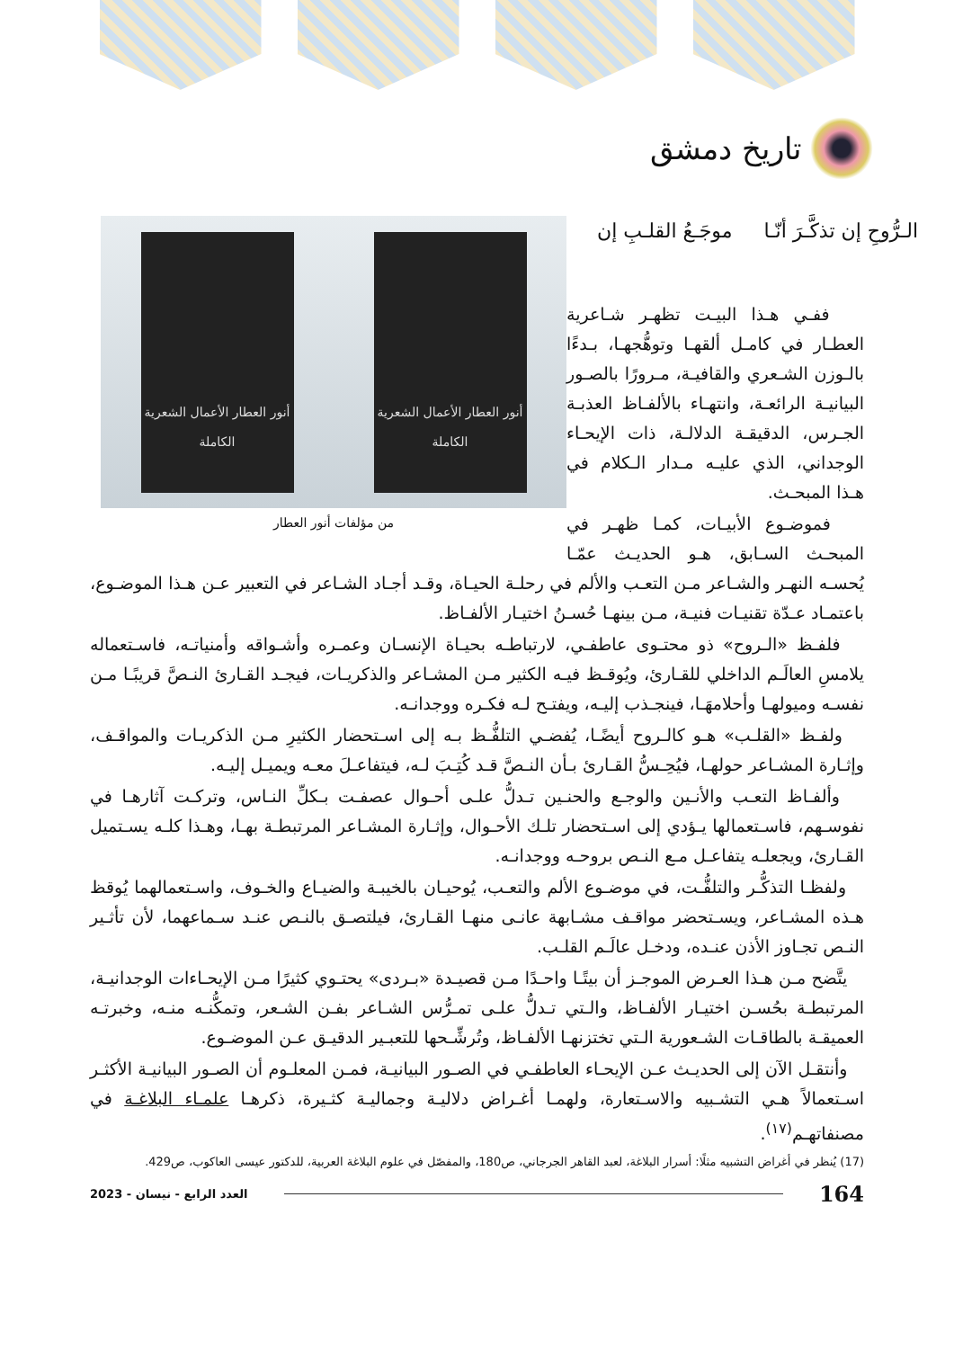تاريخ دمشق
أنور العطار الأعمال الشعرية الكاملة
أنور العطار الأعمال الشعرية الكاملة
من مؤلفات أنور العطار
الـرُّوحِ إن تذكَّـرَ أنّـا موجَـعُ القلـبِ إن
ففـي هـذا البيـت تظهـر شـاعرية العطـار في كامـل ألقهـا وتوهُّجهـا، بـدءًا بالـوزن الشـعري والقافيـة، مـرورًا بالصـور البيانيـة الرائعـة، وانتهـاء بالألفـاظ العذبـة الجـرس، الدقيقـة الدلالـة، ذات الإيحـاء الوجداني، الذي عليـه مـدار الـكلام في هـذا المبحـث.
فموضـوع الأبيـات، كمـا ظهـر في المبحـث السـابق، هـو الحديـث عمّـا يُحسـه النهـر والشـاعر مـن التعـب والألم في رحلـة الحيـاة، وقـد أجـاد الشـاعر في التعبير عـن هـذا الموضـوع، باعتمـاد عـدّة تقنيـات فنيـة، مـن بينهـا حُسـنُ اختيـار الألفـاظ.
فلفـظ «الـروح» ذو محتـوى عاطفـي، لارتباطـه بحيـاة الإنسـان وعمـره وأشـواقه وأمنياتـه، فاسـتعماله يلامسِ العالَـم الداخلي للقـارئ، ويُوقـظ فيـه الكثير مـن المشـاعر والذكريـات، فيجـد القـارئ النـصَّ قريبًـا مـن نفسـه وميولهـا وأحلامهَـا، فينجـذب إليـه، ويفتـح لـه فكـره ووجدانـه.
ولفـظ «القلـب» هـو كالـروح أيضًـا، يُفضـي التلفُّـظ بـه إلى اسـتحضار الكثيرِ مـن الذكريـات والمواقـف، وإثـارة المشـاعر حولهـا، فيُحِـسُّ القـارئ بـأن النـصَّ قـد كُتِـبَ لـه، فيتفاعـلَ معـه ويميـل إليـه.
وألفـاظ التعـب والأنـين والوجـع والحنـين تـدلُّ علـى أحـوال عصفـت بـكلِّ النـاس، وتركـت آثارهـا في نفوسـهم، فاسـتعمالها يـؤدي إلى اسـتحضار تلـك الأحـوال، وإثـارة المشـاعر المرتبطـة بهـا، وهـذا كلـه يسـتميل القـارئ، ويجعلـه يتفاعـل مـع النـص بروحـه ووجدانـه.
ولفظـا التذكُّـر والتلفُّـت، في موضـوع الألم والتعـب، يُوحيـان بالخيبـة والضيـاع والخـوف، واسـتعمالهما يُوقظ هـذه المشـاعر، ويسـتحضر مواقـف مشـابهة عانـى منهـا القـارئ، فيلتصـق بالنـص عنـد سـماعهما، لأن تأثـير النـص تجـاوز الأذن عنـده، ودخـل عالَـم القلـب.
يتَّضح مـن هـذا العـرض الموجـز أن بيتًـا واحـدًا مـن قصيـدة «بـردى» يحتـوي كثيرًا مـن الإيحـاءات الوجدانيـة، المرتبطـة بحُسـن اختيـار الألفـاظ، والـتي تـدلُّ علـى تمـرُّس الشـاعر بفـن الشـعر، وتمكُّنـه منـه، وخبرتـه العميقـة بالطاقـات الشـعورية الـتي تختزنهـا الألفـاظ، وتُرشِّـحها للتعبـير الدقيـق عـن الموضـوع.
وأنتقـل الآن إلى الحديـث عـن الإيحـاء العاطفـي في الصـور البيانيـة، فمـن المعلـوم أن الصـور البيانيـة الأكثـر اسـتعمالاً هـي التشـبيه والاسـتعارة، ولهمـا أغـراض دلاليـة وجماليـة كثـيرة، ذكرهـا علمـاء البلاغـة في مصنفاتهـم<sup>(١٧)</sup>.
(17) يُنظر في أغراض التشبيه مثلًا: أسرار البلاغة، لعبد القاهر الجرجاني، ص180، والمفصّل في علوم البلاغة العربية، للدكتور عيسى العاكوب، ص429.
164 العدد الرابع - نيسان - 2023